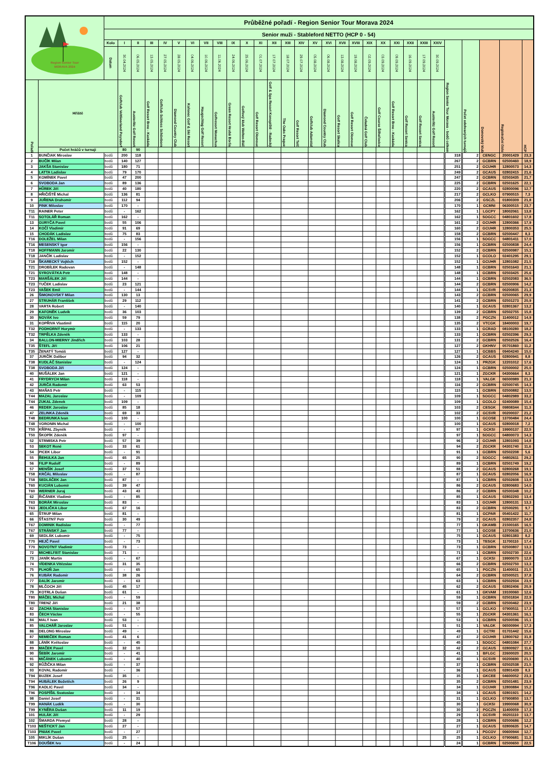| Region Senior Tour MORAVA 2024 | | Průběžné pořadí - Region Senior Tour Morava 2024 | | | | | | | | | | | | | | | | | | | | | | | | | | | | | |
| | | Senior muži - Stableford NETTO (HCP 0 - 54) | | | | | | | | | | | | | | | | | | | | | | | | | | | | | |
| | | Kolo | I | II | III | IV | V | VI | VII | VIII | IX | X | XI | XII | XIII | XIV | XV | XVI | XVII | XVIII | XIX | XX | XXI | XXII | XXIII | XXIV | Region Senior Tour Morava - bodů celkem | Počet odehraných turnajů | Domovský klub | Registrační číslo | HCP |
| | | Datum | 30.04.2024 | 06.05.2024 | 13.05.2024 | 27.05.2024 | 28.05.2024 | 04.06.2024 | 10.06.2024 | 11.06.2024 | 24.06.2024 | 25.06.2024 | 01.07.2024 | 17.07.2024 | 18.07.2024 | 29.07.2024 | 05.08.2024 | 06.08.2024 | 13.08.2024 | 19.08.2024 | 02.09.2024 | 03.09.2024 | 09.09.2024 | 16.09.2024 | 17.09.2024 | 30.09.2024 | | | | | |
| Pořadí | Hřiště | | Golfclub Veltlinerland Poysdorf | Austerlitz Golf Resort | Golf Resort Brno - Kaskáda | Golfclub Schloss Schönborn | Diamond Country Club | Kořenec Golf & Ski Resort | Haugschlag Golf Resort | Golfresort Monachus | Green Resort Hrubá Borša | Golfový klub Welten-Báč | Golf Resort Olomouc | Golf & Spa Resort Konopiště - Radecký | The Oaks Prague | Golf Resort Telč | Golfclub Adamstal | Diamond Country Club | Golf Resort Skalica | Golf Resort Olomouc | Čeladná Golf Club | Golf Course Šilheřovice | Golf Resort Brno - Kaskáda | Golf Resort Senica | Golf Resort Senica | Austerlitz Golf Resort | | | | | |
| | Počet hráčů v turnaji | | 80 | 90 | | | | | | | | | | | | | | | | | | | | | | | | | | | |
| 1 | BUNČIAK Miroslav | bodů | 200 | 118 | | | | | | | | | | | | | | | | | | | | | | | 318 | 2 | CENGC | 20001429 | 23,3 |
| 2 | BUČÍK Milan | bodů | 140 | 127 | | | | | | | | | | | | | | | | | | | | | | | 267 | 2 | GCBRN | 02500460 | 18,9 |
| 3 | JAKŠA Stanislav | bodů | 180 | 71 | | | | | | | | | | | | | | | | | | | | | | | 251 | 2 | GCUHR | 12800573 | 14,3 |
| 4 | LATTA Ladislav | bodů | 79 | 170 | | | | | | | | | | | | | | | | | | | | | | | 249 | 2 | GCAUS | 02802415 | 21,6 |
| 5 | KOMÍNEK Pavel | bodů | 47 | 200 | | | | | | | | | | | | | | | | | | | | | | | 247 | 2 | GCBRN | 02503435 | 21,7 |
| 6 | SVOBODA Jan | bodů | 89 | 136 | | | | | | | | | | | | | | | | | | | | | | | 225 | 2 | GCBRN | 02501625 | 22,1 |
| 7 | HŮREK Jiří | bodů | 40 | 180 | | | | | | | | | | | | | | | | | | | | | | | 220 | 2 | GCAUS | 02800096 | 12,7 |
| 8 | HŘIČIŠTĚ Michal | bodů | 136 | 81 | | | | | | | | | | | | | | | | | | | | | | | 217 | 2 | GCLKO | 07900515 | 7,3 |
| 9 | JUŘENA Drahomír | bodů | 112 | 94 | | | | | | | | | | | | | | | | | | | | | | | 206 | 2 | GSCZL | 01800309 | 21,8 |
| 10 | PINK Miloslav | bodů | 170 | - | | | | | | | | | | | | | | | | | | | | | | | 170 | 1 | GCMNI | 06300515 | 23,7 |
| T11 | RAINER Peter | bodů | - | 162 | | | | | | | | | | | | | | | | | | | | | | | 162 | 1 | LGCPY | 18002061 | 13,8 |
| T11 | SOTOLÁŘ Roman | bodů | 162 | - | | | | | | | | | | | | | | | | | | | | | | | 162 | 1 | SOGCC | 04801602 | 17,8 |
| 13 | GURYČA Pavel | bodů | 55 | 106 | | | | | | | | | | | | | | | | | | | | | | | 161 | 2 | GCUHR | 12800366 | 17,9 |
| 14 | KOČÍ Vladimír | bodů | 91 | 69 | | | | | | | | | | | | | | | | | | | | | | | 160 | 2 | GCUHR | 12800353 | 25,5 |
| 15 | CHODÁK Ladislav | bodů | 75 | 83 | | | | | | | | | | | | | | | | | | | | | | | 158 | 2 | GCBRN | 02500447 | 8,3 |
| T16 | DOLEŽEL Milan | bodů | - | 156 | | | | | | | | | | | | | | | | | | | | | | | 156 | 1 | SOGCC | 04801411 | 17,0 |
| T16 | MESENSKÝ Igor | bodů | 156 | - | | | | | | | | | | | | | | | | | | | | | | | 156 | 1 | GCBRN | 02500838 | 24,4 |
| T18 | HOFFMANN Jaromír | bodů | 22 | 130 | | | | | | | | | | | | | | | | | | | | | | | 152 | 2 | GCBRN | 02500987 | 15,1 |
| T18 | JANČÍK Ladislav | bodů | - | 152 | | | | | | | | | | | | | | | | | | | | | | | 152 | 1 | GCOLO | 02401295 | 29,1 |
| T18 | ŠKARECKÝ Vojtěch | bodů | 152 | - | | | | | | | | | | | | | | | | | | | | | | | 152 | 1 | GCUHR | 12801082 | 21,5 |
| T21 | DROBÍLEK Radovan | bodů | - | 148 | | | | | | | | | | | | | | | | | | | | | | | 148 | 1 | GCBRN | 02501643 | 21,1 |
| T21 | SYROVÁTKA Petr | bodů | 148 | - | | | | | | | | | | | | | | | | | | | | | | | 148 | 1 | GCBRN | 02503425 | 25,6 |
| T23 | MARŠÁLEK Jiří | bodů | 144 | - | | | | | | | | | | | | | | | | | | | | | | | 144 | 1 | GCBRN | 02502083 | 36,5 |
| T23 | TUČEK Ladislav | bodů | 23 | 121 | | | | | | | | | | | | | | | | | | | | | | | 144 | 2 | GCBRN | 02500906 | 14,2 |
| T23 | VAŠEK Emil | bodů | - | 144 | | | | | | | | | | | | | | | | | | | | | | | 144 | 1 | GCSVR | 00200835 | 21,3 |
| 26 | ŠIMONOVSKÝ Milan | bodů | 130 | 13 | | | | | | | | | | | | | | | | | | | | | | | 143 | 2 | GCBRN | 02500065 | 29,9 |
| 27 | STRUHÁR František | bodů | 29 | 112 | | | | | | | | | | | | | | | | | | | | | | | 141 | 2 | GCBRN | 02501273 | 20,9 |
| 28 | VARTA Robert | bodů | - | 140 | | | | | | | | | | | | | | | | | | | | | | | 140 | 1 | GCAUS | 02801367 | 13,2 |
| 29 | KAFONĚK Ludvík | bodů | 36 | 103 | | | | | | | | | | | | | | | | | | | | | | | 139 | 2 | GCBRN | 02502755 | 15,8 |
| 30 | NOVÁK Ivo | bodů | 59 | 79 | | | | | | | | | | | | | | | | | | | | | | | 138 | 2 | PGCZN | 11400012 | 14,9 |
| 31 | KOPŘIVA Vlastimil | bodů | 115 | 20 | | | | | | | | | | | | | | | | | | | | | | | 135 | 2 | VTCGK | 18400003 | 19,7 |
| T32 | PODHORNÝ Horymír | bodů | - | 133 | | | | | | | | | | | | | | | | | | | | | | | 133 | 1 | GCRAD | 08100280 | 18,2 |
| T32 | TRPĚLKA Zdeněk | bodů | 133 | - | | | | | | | | | | | | | | | | | | | | | | | 133 | 1 | GCBRN | 02502396 | 29,3 |
| 34 | BALLON-MIERNY Jindřich | bodů | 103 | 28 | | | | | | | | | | | | | | | | | | | | | | | 131 | 2 | GCBRN | 02502526 | 16,4 |
| T35 | ŠTEFL Jiří | bodů | 106 | 21 | | | | | | | | | | | | | | | | | | | | | | | 127 | 2 | GKHNV | 05701860 | 11,2 |
| T35 | ŽENATÝ Tomáš | bodů | 127 | - | | | | | | | | | | | | | | | | | | | | | | | 127 | 1 | GCBBS | 09404240 | 15,0 |
| 37 | JURČÍK Dalibor | bodů | 94 | 32 | | | | | | | | | | | | | | | | | | | | | | | 126 | 2 | GCAUS | 02800941 | 8,8 |
| T38 | KUDLÁČ Stanislav | bodů | - | 124 | | | | | | | | | | | | | | | | | | | | | | | 124 | 1 | PRZGK | 12201012 | 17,6 |
| T38 | SVOBODA Jiří | bodů | 124 | - | | | | | | | | | | | | | | | | | | | | | | | 124 | 1 | GCBRN | 02500002 | 25,0 |
| 40 | MUŠÁLEK Jan | bodů | 121 | - | | | | | | | | | | | | | | | | | | | | | | | 121 | 1 | ZGCKR | 04300664 | 8,3 |
| 41 | FRYDRYCH Milan | bodů | 118 | - | | | | | | | | | | | | | | | | | | | | | | | 118 | 1 | VALGK | 06500989 | 21,3 |
| 42 | JURČA Radomír | bodů | 63 | 53 | | | | | | | | | | | | | | | | | | | | | | | 116 | 2 | GCBRN | 02500745 | 14,3 |
| 43 | MAŇAS Petr | bodů | - | 115 | | | | | | | | | | | | | | | | | | | | | | | 115 | 1 | GCBRN | 02500882 | 13,5 |
| T44 | MAZAL Jaroslav | bodů | - | 109 | | | | | | | | | | | | | | | | | | | | | | | 109 | 1 | SOGCC | 04802989 | 33,2 |
| T44 | ZUKAL Zdenek | bodů | 109 | - | | | | | | | | | | | | | | | | | | | | | | | 109 | 1 | GCOLO | 02400089 | 15,4 |
| 46 | REDEK Jaroslav | bodů | 85 | 18 | | | | | | | | | | | | | | | | | | | | | | | 103 | 2 | CESGK | 09808344 | 11,3 |
| 47 | ZELINKA Zdeněk | bodů | 69 | 33 | | | | | | | | | | | | | | | | | | | | | | | 102 | 2 | GCSVR | 00200037 | 21,2 |
| T48 | BEDRUNKA Ivan | bodů | 100 | - | | | | | | | | | | | | | | | | | | | | | | | 100 | 1 | GCOSE | 13700484 | 24,4 |
| T48 | VORONIN Michal | bodů | - | 100 | | | | | | | | | | | | | | | | | | | | | | | 100 | 1 | GCAUS | 02800018 | 7,2 |
| T50 | KŘÍPAL Zbyněk | bodů | - | 97 | | | | | | | | | | | | | | | | | | | | | | | 97 | 1 | GCKSI | 19900137 | 22,5 |
| T50 | ŠKOPÍK Zdeněk | bodů | 97 | - | | | | | | | | | | | | | | | | | | | | | | | 97 | 1 | SOGCC | 04800073 | 14,3 |
| 52 | STRMISKA Petr | bodů | 57 | 39 | | | | | | | | | | | | | | | | | | | | | | | 96 | 2 | GCUHR | 12801093 | 14,8 |
| 53 | SEKOT René | bodů | 33 | 61 | | | | | | | | | | | | | | | | | | | | | | | 94 | 2 | ZGCKR | 04301740 | 11,6 |
| 54 | PICEK Libor | bodů | - | 91 | | | | | | | | | | | | | | | | | | | | | | | 91 | 1 | GCBRN | 02502208 | 5,6 |
| 55 | ŘEHULKA Jan | bodů | 65 | 25 | | | | | | | | | | | | | | | | | | | | | | | 90 | 2 | SOGCC | 04802611 | 29,2 |
| 56 | FILIP Rudolf | bodů | - | 89 | | | | | | | | | | | | | | | | | | | | | | | 89 | 1 | GCBRN | 02501749 | 19,2 |
| 57 | MENŠÍK Josef | bodů | 37 | 51 | | | | | | | | | | | | | | | | | | | | | | | 88 | 2 | GCAUS | 02800268 | 19,1 |
| T58 | KRČÁL Miloslav | bodů | - | 87 | | | | | | | | | | | | | | | | | | | | | | | 87 | 1 | GCAUS | 02802056 | 16,9 |
| T58 | SEDLÁČEK Jan | bodů | 87 | - | | | | | | | | | | | | | | | | | | | | | | | 87 | 1 | GCBRN | 02502608 | 13,9 |
| T60 | KUCIÁN Lubomír | bodů | 39 | 47 | | | | | | | | | | | | | | | | | | | | | | | 86 | 2 | GCAUS | 02800683 | 14,0 |
| T60 | WERNER Juraj | bodů | 43 | 43 | | | | | | | | | | | | | | | | | | | | | | | 86 | 2 | GCBRN | 02500348 | 10,2 |
| 62 | ŘIČÁNEK Vladimír | bodů | - | 85 | | | | | | | | | | | | | | | | | | | | | | | 85 | 1 | GCAUS | 02802293 | 13,4 |
| T63 | BORÁK Miroslav | bodů | 83 | - | | | | | | | | | | | | | | | | | | | | | | | 83 | 1 | GCUHR | 12800131 | 13,3 |
| T63 | JEDLIČKA Libor | bodů | 67 | 16 | | | | | | | | | | | | | | | | | | | | | | | 83 | 2 | GCBRN | 02500291 | 9,7 |
| 65 | ŠTRUP Milan | bodů | 81 | - | | | | | | | | | | | | | | | | | | | | | | | 81 | 1 | GCPAR | 05401422 | 11,7 |
| 66 | ŠŤASTNÝ Petr | bodů | 30 | 49 | | | | | | | | | | | | | | | | | | | | | | | 79 | 2 | GCAUS | 02802357 | 24,8 |
| T67 | DOMINIK Radislav | bodů | - | 77 | | | | | | | | | | | | | | | | | | | | | | | 77 | 1 | GKAMB | 21500165 | 16,5 |
| T67 | STRÁNSKÝ Jan | bodů | 77 | - | | | | | | | | | | | | | | | | | | | | | | | 77 | 1 | GCOSE | 13700636 | 21,0 |
| 69 | SEDLÁK Lubomír | bodů | - | 75 | | | | | | | | | | | | | | | | | | | | | | | 75 | 1 | GCAUS | 02801383 | 8,2 |
| T70 | HEJČ Pavel | bodů | - | 73 | | | | | | | | | | | | | | | | | | | | | | | 73 | 1 | TESGK | 11700110 | 17,4 |
| T70 | NOVOTNÝ Vladimír | bodů | 73 | - | | | | | | | | | | | | | | | | | | | | | | | 73 | 1 | GCBRN | 02500807 | 13,3 |
| 72 | MICHELFEIT Stanislav | bodů | 71 | - | | | | | | | | | | | | | | | | | | | | | | | 71 | 1 | GCBRN | 02502730 | 22,6 |
| 73 | JANÍK Martin | bodů | - | 67 | | | | | | | | | | | | | | | | | | | | | | | 67 | 1 | GCKSI | 19900070 | 12,8 |
| 74 | VÍDENKA Vítězslav | bodů | 31 | 35 | | | | | | | | | | | | | | | | | | | | | | | 66 | 2 | GCBRN | 02502750 | 13,3 |
| 75 | PLHOŇ Jan | bodů | - | 65 | | | | | | | | | | | | | | | | | | | | | | | 65 | 1 | PGCZN | 11400011 | 21,5 |
| 76 | KUBÁK Radomír | bodů | 38 | 26 | | | | | | | | | | | | | | | | | | | | | | | 64 | 2 | GCBRN | 02500521 | 37,8 |
| 77 | DALÍK Jaromír | bodů | - | 63 | | | | | | | | | | | | | | | | | | | | | | | 63 | 1 | GCBRN | 02502934 | 23,9 |
| 78 | MLČOCH Jiří | bodů | 45 | 17 | | | | | | | | | | | | | | | | | | | | | | | 62 | 2 | GCAUS | 02802406 | 20,9 |
| 79 | KOTRLA Dušan | bodů | 61 | - | | | | | | | | | | | | | | | | | | | | | | | 61 | 1 | GKVAM | 19100060 | 12,6 |
| T80 | MÁČEL Michal | bodů | - | 59 | | | | | | | | | | | | | | | | | | | | | | | 59 | 1 | GCBRN | 02501834 | 22,9 |
| T80 | TRENZ Jiří | bodů | 21 | 38 | | | | | | | | | | | | | | | | | | | | | | | 59 | 2 | GCBRN | 02500462 | 23,9 |
| 82 | ZACHA Stanislav | bodů | - | 57 | | | | | | | | | | | | | | | | | | | | | | | 57 | 1 | GCLKO | 07900511 | 17,3 |
| 83 | ČECH Václav | bodů | - | 55 | | | | | | | | | | | | | | | | | | | | | | | 55 | 1 | ZGCKR | 04301361 | 16,1 |
| 84 | MALÝ Ivan | bodů | 53 | - | | | | | | | | | | | | | | | | | | | | | | | 53 | 1 | GCBRN | 02500596 | 15,1 |
| 85 | VALCHÁŘ Jaroslav | bodů | 51 | - | | | | | | | | | | | | | | | | | | | | | | | 51 | 1 | VALGK | 06500994 | 17,3 |
| 86 | DELONG Miroslav | bodů | 49 | - | | | | | | | | | | | | | | | | | | | | | | | 49 | 1 | GCTRI | 01701442 | 15,6 |
| 87 | NEMEČEK Roman | bodů | 41 | 6 | | | | | | | | | | | | | | | | | | | | | | | 47 | 2 | GCUHR | 12800762 | 31,8 |
| 88 | LÁNÍK Květoslav | bodů | - | 45 | | | | | | | | | | | | | | | | | | | | | | | 45 | 1 | SOGCC | 04801084 | 27,7 |
| 89 | MAČEK Pavel | bodů | 32 | 10 | | | | | | | | | | | | | | | | | | | | | | | 42 | 2 | GCAUS | 02800927 | 11,6 |
| 90 | ŠEBÍK Jaromír | bodů | - | 41 | | | | | | | | | | | | | | | | | | | | | | | 41 | 1 | BFLGC | 22600020 | 20,5 |
| 91 | MIČÁNEK Lubomír | bodů | - | 40 | | | | | | | | | | | | | | | | | | | | | | | 40 | 1 | GCSVR | 00200690 | 21,1 |
| 92 | RŮŽIČKA Milan | bodů | - | 37 | | | | | | | | | | | | | | | | | | | | | | | 37 | 1 | GCBRN | 02502538 | 21,5 |
| 93 | KOVAL Radomír | bodů | - | 36 | | | | | | | | | | | | | | | | | | | | | | | 36 | 1 | GCAUS | 02801439 | 8,3 |
| T94 | BUZEK Josef | bodů | 35 | - | | | | | | | | | | | | | | | | | | | | | | | 35 | 1 | GKCEE | 04600052 | 23,3 |
| T94 | HUBÁLEK Božetěch | bodů | 26 | 9 | | | | | | | | | | | | | | | | | | | | | | | 35 | 2 | GCBRN | 02501481 | 23,9 |
| T96 | KADLIC Pavel | bodů | 34 | - | | | | | | | | | | | | | | | | | | | | | | | 34 | 1 | GCUHR | 12800884 | 15,2 |
| T96 | POSPÍŠIL Svatoslav | bodů | - | 34 | | | | | | | | | | | | | | | | | | | | | | | 34 | 1 | GCAUS | 02801921 | 14,2 |
| 98 | Daniel Josef | bodů | - | 31 | | | | | | | | | | | | | | | | | | | | | | | 31 | 1 | GCLKO | 07900850 | 13,7 |
| T99 | HANÁK Luděk | bodů | - | 30 | | | | | | | | | | | | | | | | | | | | | | | 30 | 1 | GCKSI | 19900068 | 30,9 |
| T99 | KYNĚRA Dušan | bodů | 11 | 19 | | | | | | | | | | | | | | | | | | | | | | | 30 | 2 | PGCZN | 11400059 | 17,3 |
| 101 | HULÁK Jiří | bodů | - | 29 | | | | | | | | | | | | | | | | | | | | | | | 29 | 1 | GCSVR | 00201110 | 13,7 |
| 102 | ŠMARDA Přemysl | bodů | 28 | - | | | | | | | | | | | | | | | | | | | | | | | 28 | 1 | GCBRN | 02500686 | 12,2 |
| T103 | NEŠTICKÝ Jan | bodů | 27 | - | | | | | | | | | | | | | | | | | | | | | | | 27 | 1 | GCAUS | 02800635 | 14,7 |
| T103 | PNIAK Pavel | bodů | - | 27 | | | | | | | | | | | | | | | | | | | | | | | 27 | 1 | PGCOV | 00600944 | 12,7 |
| 105 | MIKLÍK Dušan | bodů | 25 | - | | | | | | | | | | | | | | | | | | | | | | | 25 | 1 | GCLKO | 07900681 | 11,3 |
| T106 | DOUŠEK Ivo | bodů | - | 24 | | | | | | | | | | | | | | | | | | | | | | | 24 | 1 | GCBRN | 02500650 | 22,5 |